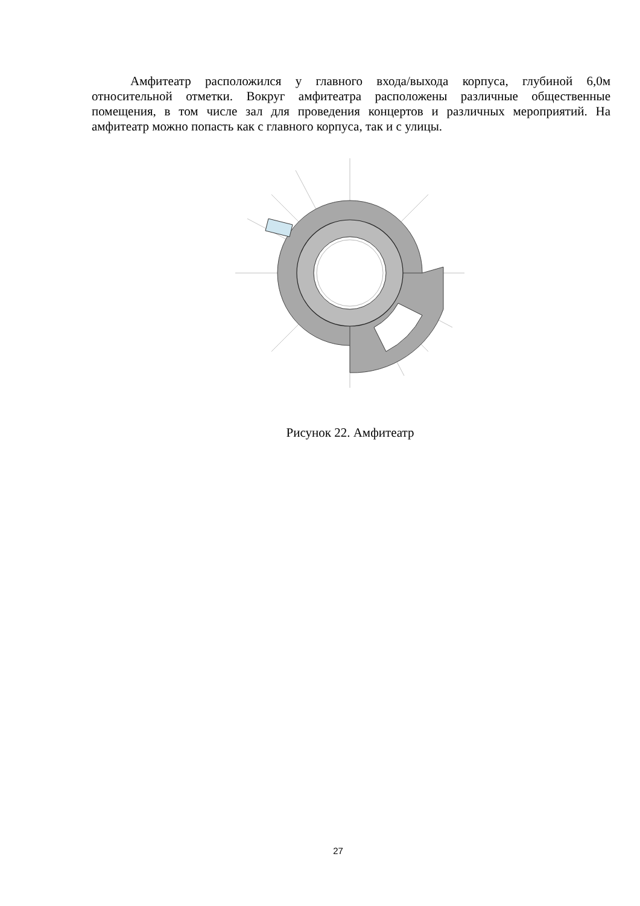Амфитеатр расположился у главного входа/выхода корпуса, глубиной 6,0м относительной отметки. Вокруг амфитеатра расположены различные общественные помещения, в том числе зал для проведения концертов и различных мероприятий. На амфитеатр можно попасть как с главного корпуса, так и с улицы.
Рисунок 22. Амфитеатр
27